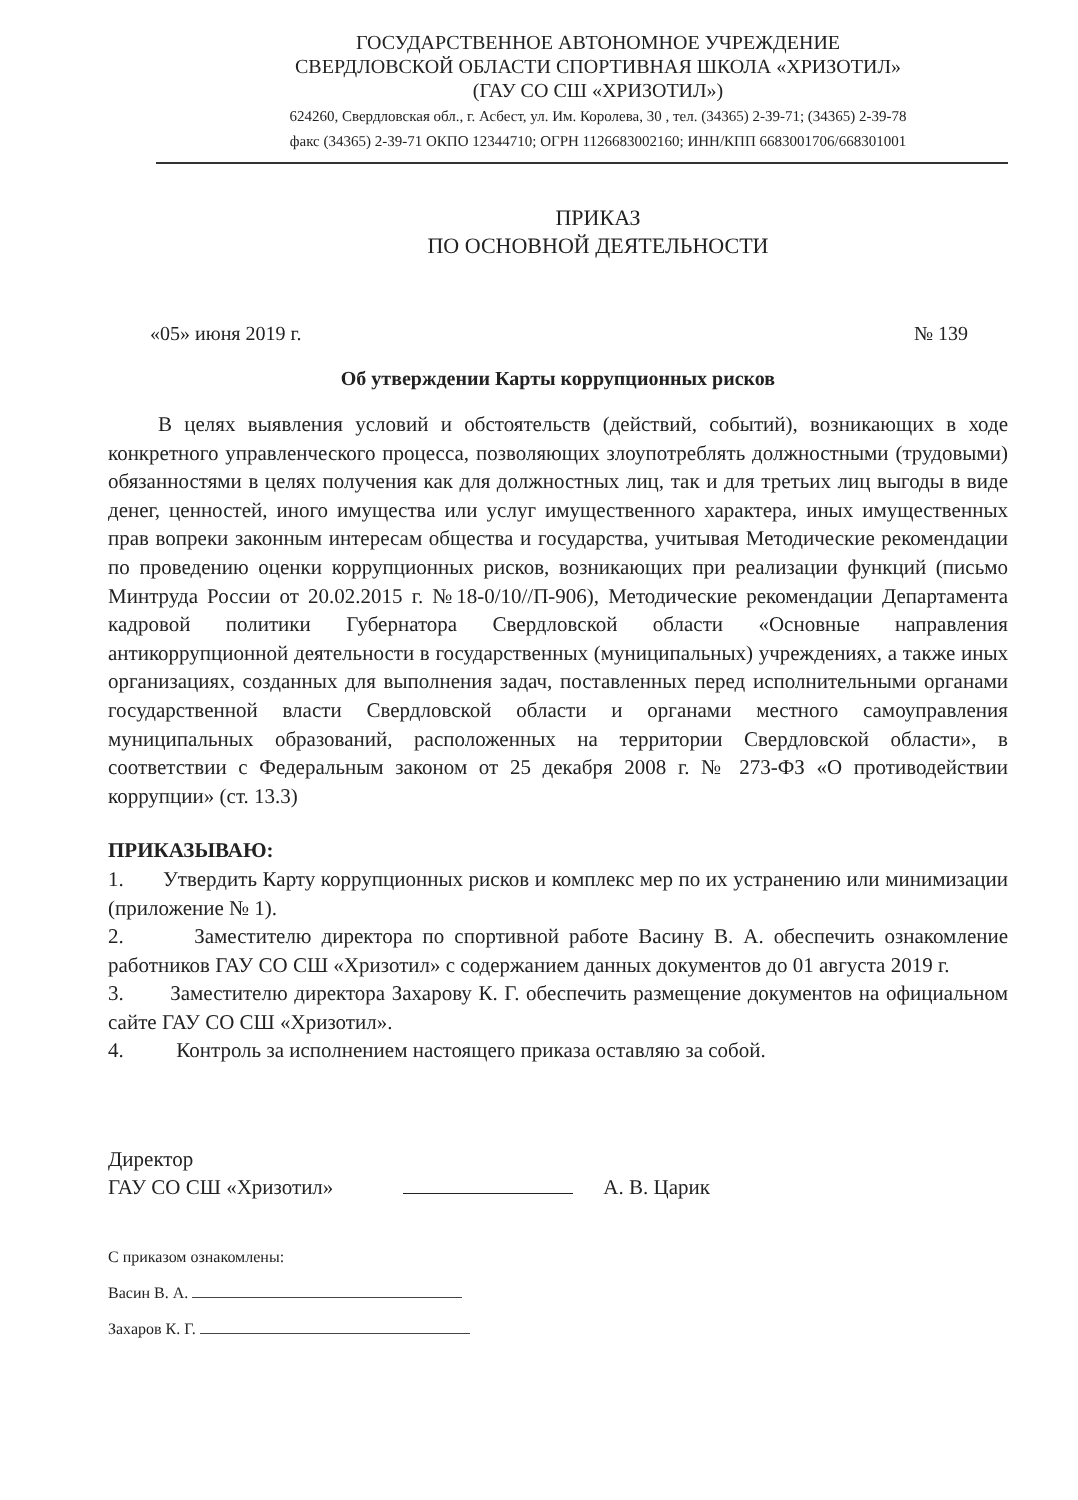ГОСУДАРСТВЕННОЕ АВТОНОМНОЕ УЧРЕЖДЕНИЕ
СВЕРДЛОВСКОЙ ОБЛАСТИ СПОРТИВНАЯ ШКОЛА «ХРИЗОТИЛ»
(ГАУ СО СШ «ХРИЗОТИЛ»)
624260, Свердловская обл., г. Асбест, ул. Им. Королева, 30 , тел. (34365) 2-39-71; (34365) 2-39-78
факс (34365) 2-39-71 ОКПО 12344710; ОГРН 1126683002160; ИНН/КПП 6683001706/668301001
ПРИКАЗ
ПО ОСНОВНОЙ ДЕЯТЕЛЬНОСТИ
«05» июня 2019 г. № 139
Об утверждении Карты коррупционных рисков
В целях выявления условий и обстоятельств (действий, событий), возникающих в ходе конкретного управленческого процесса, позволяющих злоупотреблять должностными (трудовыми) обязанностями в целях получения как для должностных лиц, так и для третьих лиц выгоды в виде денег, ценностей, иного имущества или услуг имущественного характера, иных имущественных прав вопреки законным интересам общества и государства, учитывая Методические рекомендации по проведению оценки коррупционных рисков, возникающих при реализации функций (письмо Минтруда России от 20.02.2015 г. №18-0/10//П-906), Методические рекомендации Департамента кадровой политики Губернатора Свердловской области «Основные направления антикоррупционной деятельности в государственных (муниципальных) учреждениях, а также иных организациях, созданных для выполнения задач, поставленных перед исполнительными органами государственной власти Свердловской области и органами местного самоуправления муниципальных образований, расположенных на территории Свердловской области», в соответствии с Федеральным законом от 25 декабря 2008 г. № 273-ФЗ «О противодействии коррупции» (ст. 13.3)
ПРИКАЗЫВАЮ:
1. Утвердить Карту коррупционных рисков и комплекс мер по их устранению или минимизации (приложение № 1).
2. Заместителю директора по спортивной работе Васину В. А. обеспечить ознакомление работников ГАУ СО СШ «Хризотил» с содержанием данных документов до 01 августа 2019 г.
3. Заместителю директора Захарову К. Г. обеспечить размещение документов на официальном сайте ГАУ СО СШ «Хризотил».
4. Контроль за исполнением настоящего приказа оставляю за собой.
Директор
ГАУ СО СШ «Хризотил»
А. В. Царик
С приказом ознакомлены:
Васин В. А.
Захаров К. Г.